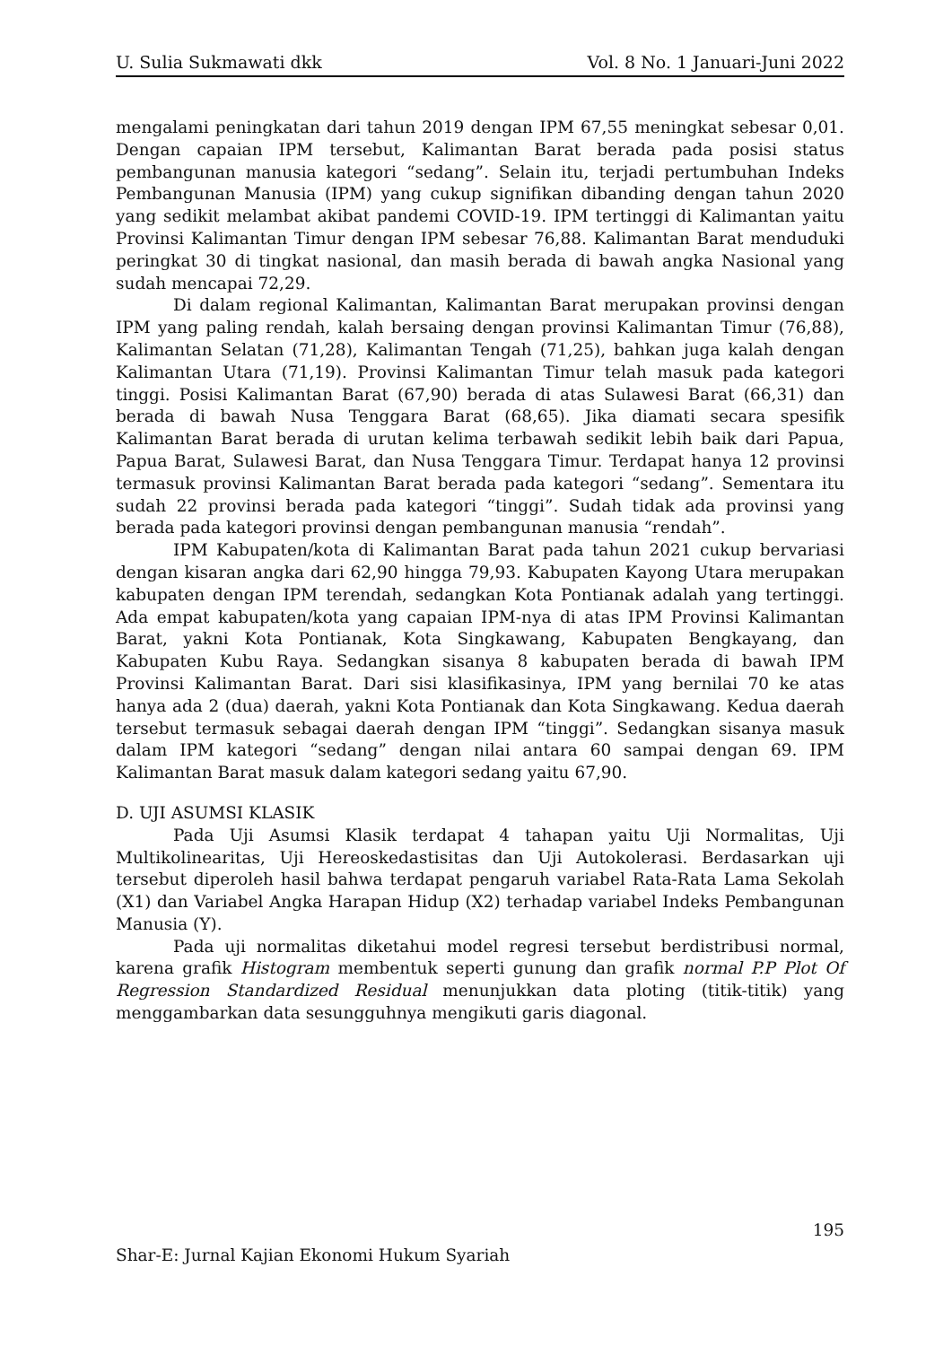U. Sulia Sukmawati dkk Vol. 8 No. 1 Januari-Juni 2022
mengalami peningkatan dari tahun 2019 dengan IPM 67,55 meningkat sebesar 0,01. Dengan capaian IPM tersebut, Kalimantan Barat berada pada posisi status pembangunan manusia kategori “sedang”. Selain itu, terjadi pertumbuhan Indeks Pembangunan Manusia (IPM) yang cukup signifikan dibanding dengan tahun 2020 yang sedikit melambat akibat pandemi COVID-19. IPM tertinggi di Kalimantan yaitu Provinsi Kalimantan Timur dengan IPM sebesar 76,88. Kalimantan Barat menduduki peringkat 30 di tingkat nasional, dan masih berada di bawah angka Nasional yang sudah mencapai 72,29.
Di dalam regional Kalimantan, Kalimantan Barat merupakan provinsi dengan IPM yang paling rendah, kalah bersaing dengan provinsi Kalimantan Timur (76,88), Kalimantan Selatan (71,28), Kalimantan Tengah (71,25), bahkan juga kalah dengan Kalimantan Utara (71,19). Provinsi Kalimantan Timur telah masuk pada kategori tinggi. Posisi Kalimantan Barat (67,90) berada di atas Sulawesi Barat (66,31) dan berada di bawah Nusa Tenggara Barat (68,65). Jika diamati secara spesifik Kalimantan Barat berada di urutan kelima terbawah sedikit lebih baik dari Papua, Papua Barat, Sulawesi Barat, dan Nusa Tenggara Timur. Terdapat hanya 12 provinsi termasuk provinsi Kalimantan Barat berada pada kategori “sedang”. Sementara itu sudah 22 provinsi berada pada kategori “tinggi”. Sudah tidak ada provinsi yang berada pada kategori provinsi dengan pembangunan manusia “rendah”.
IPM Kabupaten/kota di Kalimantan Barat pada tahun 2021 cukup bervariasi dengan kisaran angka dari 62,90 hingga 79,93. Kabupaten Kayong Utara merupakan kabupaten dengan IPM terendah, sedangkan Kota Pontianak adalah yang tertinggi. Ada empat kabupaten/kota yang capaian IPM-nya di atas IPM Provinsi Kalimantan Barat, yakni Kota Pontianak, Kota Singkawang, Kabupaten Bengkayang, dan Kabupaten Kubu Raya. Sedangkan sisanya 8 kabupaten berada di bawah IPM Provinsi Kalimantan Barat. Dari sisi klasifikasinya, IPM yang bernilai 70 ke atas hanya ada 2 (dua) daerah, yakni Kota Pontianak dan Kota Singkawang. Kedua daerah tersebut termasuk sebagai daerah dengan IPM “tinggi”. Sedangkan sisanya masuk dalam IPM kategori “sedang” dengan nilai antara 60 sampai dengan 69. IPM Kalimantan Barat masuk dalam kategori sedang yaitu 67,90.
D. UJI ASUMSI KLASIK
Pada Uji Asumsi Klasik terdapat 4 tahapan yaitu Uji Normalitas, Uji Multikolinearitas, Uji Hereoskedastisitas dan Uji Autokolerasi. Berdasarkan uji tersebut diperoleh hasil bahwa terdapat pengaruh variabel Rata-Rata Lama Sekolah (X1) dan Variabel Angka Harapan Hidup (X2) terhadap variabel Indeks Pembangunan Manusia (Y).
Pada uji normalitas diketahui model regresi tersebut berdistribusi normal, karena grafik Histogram membentuk seperti gunung dan grafik normal P.P Plot Of Regression Standardized Residual menunjukkan data ploting (titik-titik) yang menggambarkan data sesungguhnya mengikuti garis diagonal.
195
Shar-E: Jurnal Kajian Ekonomi Hukum Syariah